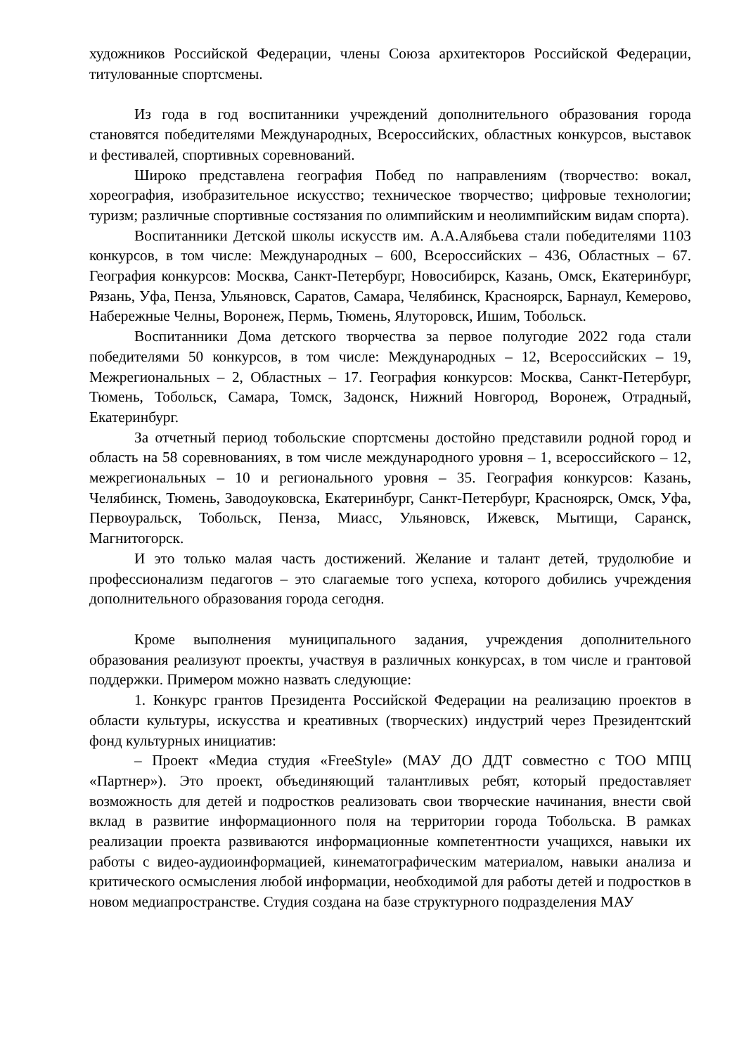художников Российской Федерации, члены Союза архитекторов Российской Федерации, титулованные спортсмены.
Из года в год воспитанники учреждений дополнительного образования города становятся победителями Международных, Всероссийских, областных конкурсов, выставок и фестивалей, спортивных соревнований.
Широко представлена география Побед по направлениям (творчество: вокал, хореография, изобразительное искусство; техническое творчество; цифровые технологии; туризм; различные спортивные состязания по олимпийским и неолимпийским видам спорта).
Воспитанники Детской школы искусств им. А.А.Алябьева стали победителями 1103 конкурсов, в том числе: Международных – 600, Всероссийских – 436, Областных – 67. География конкурсов: Москва, Санкт-Петербург, Новосибирск, Казань, Омск, Екатеринбург, Рязань, Уфа, Пенза, Ульяновск, Саратов, Самара, Челябинск, Красноярск, Барнаул, Кемерово, Набережные Челны, Воронеж, Пермь, Тюмень, Ялуторовск, Ишим, Тобольск.
Воспитанники Дома детского творчества за первое полугодие 2022 года стали победителями 50 конкурсов, в том числе: Международных – 12, Всероссийских – 19, Межрегиональных – 2, Областных – 17. География конкурсов: Москва, Санкт-Петербург, Тюмень, Тобольск, Самара, Томск, Задонск, Нижний Новгород, Воронеж, Отрадный, Екатеринбург.
За отчетный период тобольские спортсмены достойно представили родной город и область на 58 соревнованиях, в том числе международного уровня – 1, всероссийского – 12, межрегиональных – 10 и регионального уровня – 35. География конкурсов: Казань, Челябинск, Тюмень, Заводоуковска, Екатеринбург, Санкт-Петербург, Красноярск, Омск, Уфа, Первоуральск, Тобольск, Пенза, Миасс, Ульяновск, Ижевск, Мытищи, Саранск, Магнитогорск.
И это только малая часть достижений. Желание и талант детей, трудолюбие и профессионализм педагогов – это слагаемые того успеха, которого добились учреждения дополнительного образования города сегодня.
Кроме выполнения муниципального задания, учреждения дополнительного образования реализуют проекты, участвуя в различных конкурсах, в том числе и грантовой поддержки. Примером можно назвать следующие:
1. Конкурс грантов Президента Российской Федерации на реализацию проектов в области культуры, искусства и креативных (творческих) индустрий через Президентский фонд культурных инициатив:
– Проект «Медиа студия «FreeStyle» (МАУ ДО ДДТ совместно с ТОО МПЦ «Партнер»). Это проект, объединяющий талантливых ребят, который предоставляет возможность для детей и подростков реализовать свои творческие начинания, внести свой вклад в развитие информационного поля на территории города Тобольска. В рамках реализации проекта развиваются информационные компетентности учащихся, навыки их работы с видео-аудиоинформацией, кинематографическим материалом, навыки анализа и критического осмысления любой информации, необходимой для работы детей и подростков в новом медиапространстве. Студия создана на базе структурного подразделения МАУ